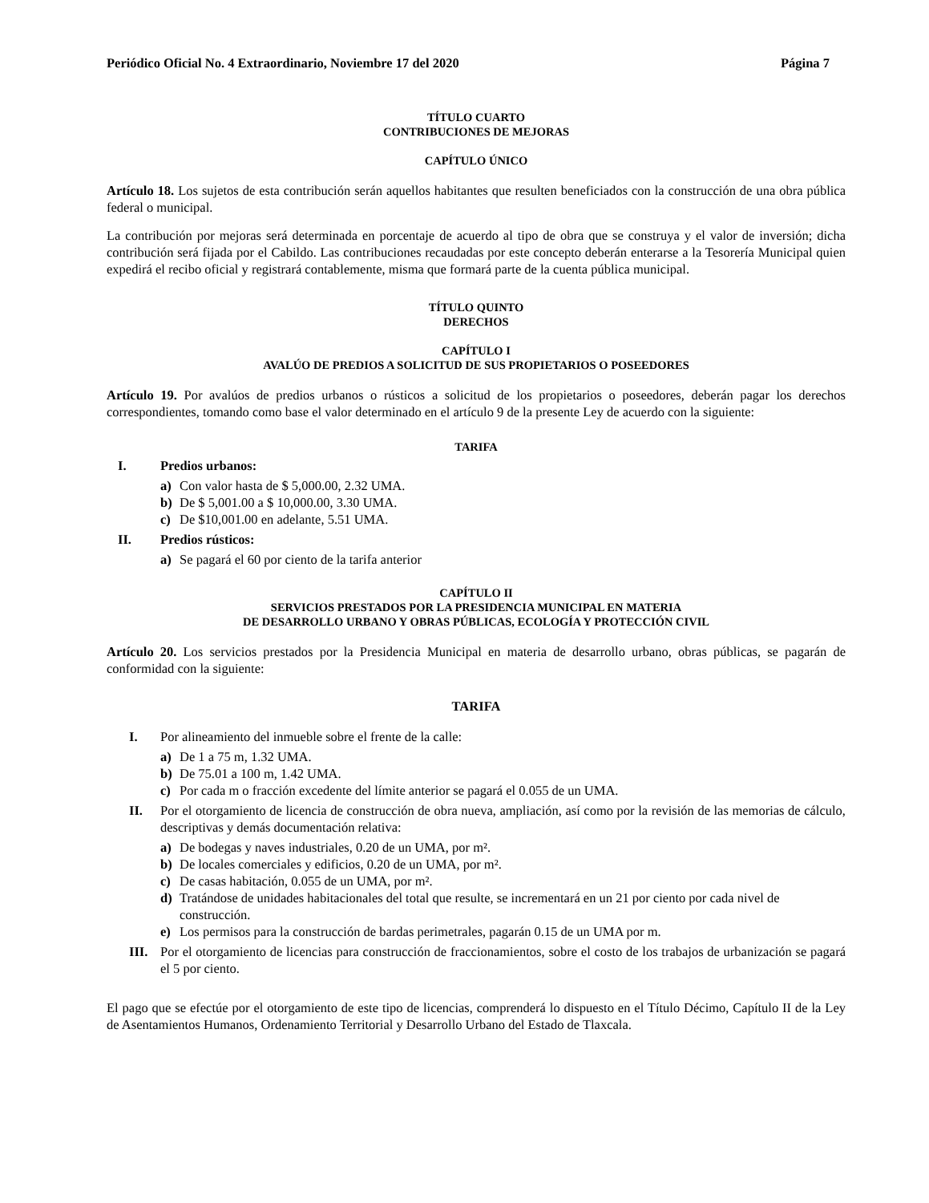Periódico Oficial No. 4 Extraordinario, Noviembre 17 del 2020 Página 7
TÍTULO CUARTO
CONTRIBUCIONES DE MEJORAS
CAPÍTULO ÚNICO
Artículo 18. Los sujetos de esta contribución serán aquellos habitantes que resulten beneficiados con la construcción de una obra pública federal o municipal.
La contribución por mejoras será determinada en porcentaje de acuerdo al tipo de obra que se construya y el valor de inversión; dicha contribución será fijada por el Cabildo. Las contribuciones recaudadas por este concepto deberán enterarse a la Tesorería Municipal quien expedirá el recibo oficial y registrará contablemente, misma que formará parte de la cuenta pública municipal.
TÍTULO QUINTO
DERECHOS
CAPÍTULO I
AVALÚO DE PREDIOS A SOLICITUD DE SUS PROPIETARIOS O POSEEDORES
Artículo 19. Por avalúos de predios urbanos o rústicos a solicitud de los propietarios o poseedores, deberán pagar los derechos correspondientes, tomando como base el valor determinado en el artículo 9 de la presente Ley de acuerdo con la siguiente:
TARIFA
I. Predios urbanos:
a) Con valor hasta de $ 5,000.00, 2.32 UMA.
b) De $ 5,001.00 a $ 10,000.00, 3.30 UMA.
c) De $10,001.00 en adelante, 5.51 UMA.
II. Predios rústicos:
a) Se pagará el 60 por ciento de la tarifa anterior
CAPÍTULO II
SERVICIOS PRESTADOS POR LA PRESIDENCIA MUNICIPAL EN MATERIA
DE DESARROLLO URBANO Y OBRAS PÚBLICAS, ECOLOGÍA Y PROTECCIÓN CIVIL
Artículo 20. Los servicios prestados por la Presidencia Municipal en materia de desarrollo urbano, obras públicas, se pagarán de conformidad con la siguiente:
TARIFA
I. Por alineamiento del inmueble sobre el frente de la calle:
a) De 1 a 75 m, 1.32 UMA.
b) De 75.01 a 100 m, 1.42 UMA.
c) Por cada m o fracción excedente del límite anterior se pagará el 0.055 de un UMA.
II. Por el otorgamiento de licencia de construcción de obra nueva, ampliación, así como por la revisión de las memorias de cálculo, descriptivas y demás documentación relativa:
a) De bodegas y naves industriales, 0.20 de un UMA, por m².
b) De locales comerciales y edificios, 0.20 de un UMA, por m².
c) De casas habitación, 0.055 de un UMA, por m².
d) Tratándose de unidades habitacionales del total que resulte, se incrementará en un 21 por ciento por cada nivel de construcción.
e) Los permisos para la construcción de bardas perimetrales, pagarán 0.15 de un UMA por m.
III. Por el otorgamiento de licencias para construcción de fraccionamientos, sobre el costo de los trabajos de urbanización se pagará el 5 por ciento.
El pago que se efectúe por el otorgamiento de este tipo de licencias, comprenderá lo dispuesto en el Título Décimo, Capítulo II de la Ley de Asentamientos Humanos, Ordenamiento Territorial y Desarrollo Urbano del Estado de Tlaxcala.